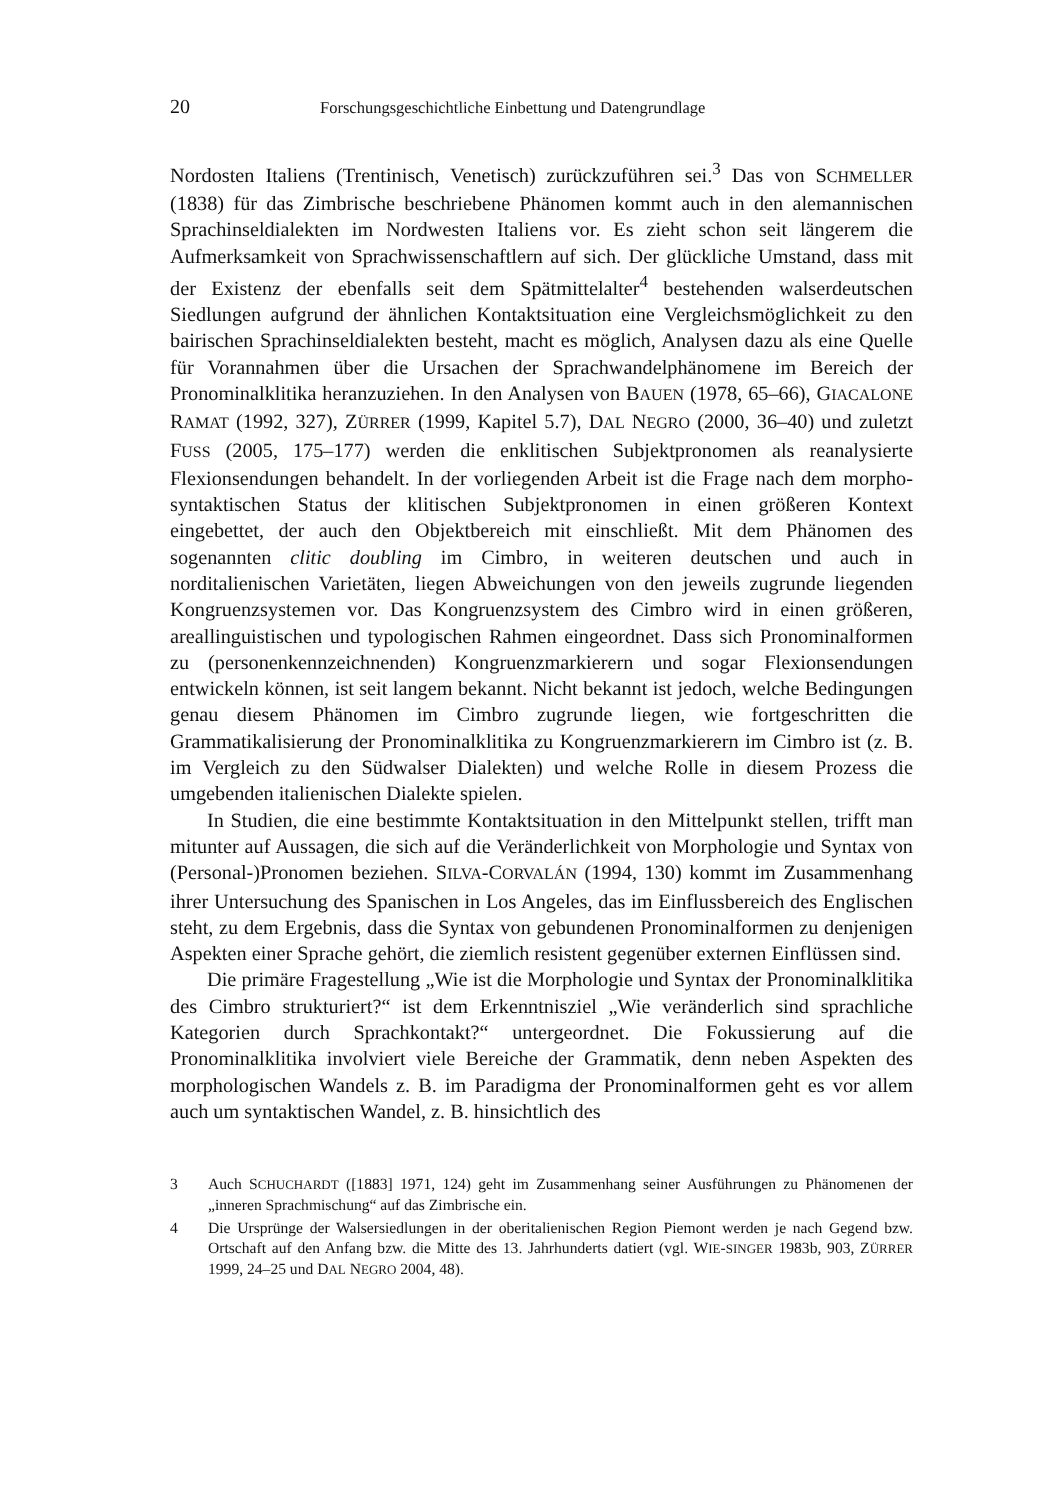20 Forschungsgeschichtliche Einbettung und Datengrundlage
Nordosten Italiens (Trentinisch, Venetisch) zurückzuführen sei.<sup>3</sup> Das von SCHMELLER (1838) für das Zimbrische beschriebene Phänomen kommt auch in den alemannischen Sprachinseldialekten im Nordwesten Italiens vor. Es zieht schon seit längerem die Aufmerksamkeit von Sprachwissenschaftlern auf sich. Der glückliche Umstand, dass mit der Existenz der ebenfalls seit dem Spätmittelalter<sup>4</sup> bestehenden walserdeutschen Siedlungen aufgrund der ähnlichen Kontaktsituation eine Vergleichsmöglichkeit zu den bairischen Sprachinseldialekten besteht, macht es möglich, Analysen dazu als eine Quelle für Vorannahmen über die Ursachen der Sprachwandelphänomene im Bereich der Pronominalklitika heranzuziehen. In den Analysen von BAUEN (1978, 65–66), GIACALONE RAMAT (1992, 327), ZÜRRER (1999, Kapitel 5.7), DAL NEGRO (2000, 36–40) und zuletzt FUSS (2005, 175–177) werden die enklitischen Subjektpronomen als reanalysierte Flexionsendungen behandelt. In der vorliegenden Arbeit ist die Frage nach dem morpho-syntaktischen Status der klitischen Subjektpronomen in einen größeren Kontext eingebettet, der auch den Objektbereich mit einschließt. Mit dem Phänomen des sogenannten clitic doubling im Cimbro, in weiteren deutschen und auch in norditalienischen Varietäten, liegen Abweichungen von den jeweils zugrunde liegenden Kongruenzsystemen vor. Das Kongruenzsystem des Cimbro wird in einen größeren, areallinguistischen und typologischen Rahmen eingeordnet. Dass sich Pronominalformen zu (personenkennzeichnenden) Kongruenzmarkierern und sogar Flexionsendungen entwickeln können, ist seit langem bekannt. Nicht bekannt ist jedoch, welche Bedingungen genau diesem Phänomen im Cimbro zugrunde liegen, wie fortgeschritten die Grammatikalisierung der Pronominalklitika zu Kongruenzmarkierern im Cimbro ist (z. B. im Vergleich zu den Südwalser Dialekten) und welche Rolle in diesem Prozess die umgebenden italienischen Dialekte spielen.
In Studien, die eine bestimmte Kontaktsituation in den Mittelpunkt stellen, trifft man mitunter auf Aussagen, die sich auf die Veränderlichkeit von Morphologie und Syntax von (Personal-)Pronomen beziehen. SILVA-CORVALÁN (1994, 130) kommt im Zusammenhang ihrer Untersuchung des Spanischen in Los Angeles, das im Einflussbereich des Englischen steht, zu dem Ergebnis, dass die Syntax von gebundenen Pronominalformen zu denjenigen Aspekten einer Sprache gehört, die ziemlich resistent gegenüber externen Einflüssen sind.
Die primäre Fragestellung „Wie ist die Morphologie und Syntax der Pronominalklitika des Cimbro strukturiert?“ ist dem Erkenntnisziel „Wie veränderlich sind sprachliche Kategorien durch Sprachkontakt?“ untergeordnet. Die Fokussierung auf die Pronominalklitika involviert viele Bereiche der Grammatik, denn neben Aspekten des morphologischen Wandels z. B. im Paradigma der Pronominalformen geht es vor allem auch um syntaktischen Wandel, z. B. hinsichtlich des
3 Auch SCHUCHARDT ([1883] 1971, 124) geht im Zusammenhang seiner Ausführungen zu Phänomenen der „inneren Sprachmischung“ auf das Zimbrische ein.
4 Die Ursprünge der Walsersiedlungen in der oberitalienischen Region Piemont werden je nach Gegend bzw. Ortschaft auf den Anfang bzw. die Mitte des 13. Jahrhunderts datiert (vgl. WIE-SINGER 1983b, 903, ZÜRRER 1999, 24–25 und DAL NEGRO 2004, 48).